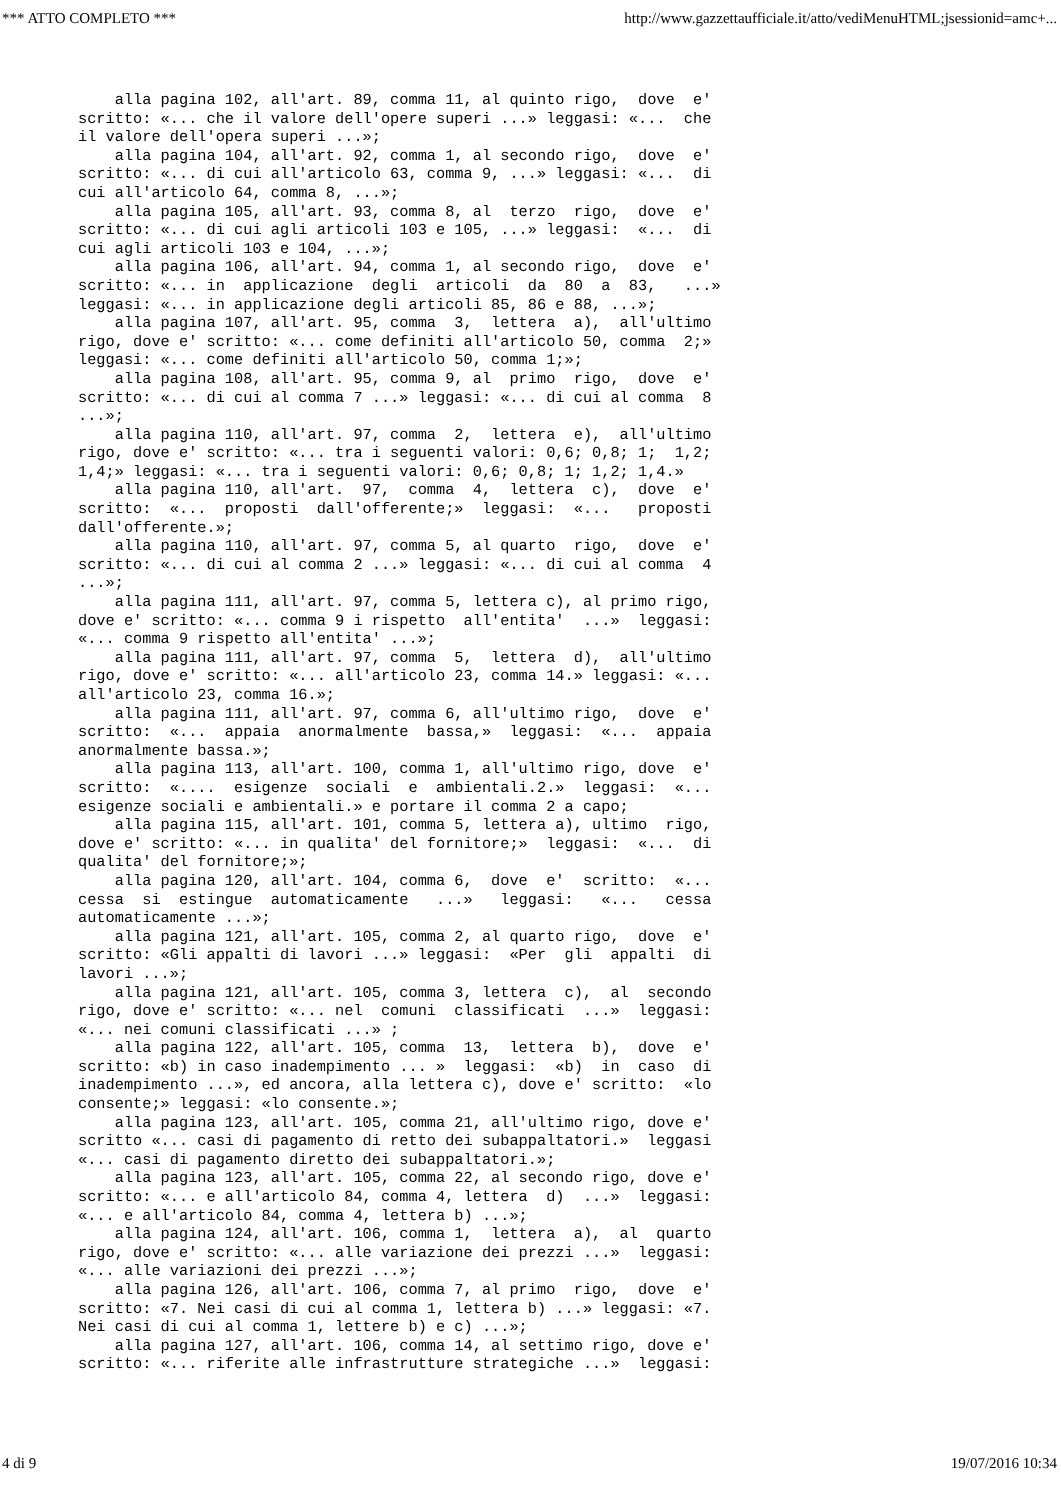*** ATTO COMPLETO *** http://www.gazzettaufficiale.it/atto/vediMenuHTML;jsessionid=amc+...
    alla pagina 102, all'art. 89, comma 11, al quinto rigo,  dove  e'
scritto: «... che il valore dell'opere superi ...» leggasi: «...  che
il valore dell'opera superi ...»;
    alla pagina 104, all'art. 92, comma 1, al secondo rigo,  dove  e'
scritto: «... di cui all'articolo 63, comma 9, ...» leggasi: «...  di
cui all'articolo 64, comma 8, ...»;
    alla pagina 105, all'art. 93, comma 8, al  terzo  rigo,  dove  e'
scritto: «... di cui agli articoli 103 e 105, ...» leggasi:  «...  di
cui agli articoli 103 e 104, ...»;
    alla pagina 106, all'art. 94, comma 1, al secondo rigo,  dove  e'
scritto: «... in  applicazione  degli  articoli  da  80  a  83,   ...»
leggasi: «... in applicazione degli articoli 85, 86 e 88, ...»;
    alla pagina 107, all'art. 95, comma  3,  lettera  a),  all'ultimo
rigo, dove e' scritto: «... come definiti all'articolo 50, comma  2;»
leggasi: «... come definiti all'articolo 50, comma 1;»;
    alla pagina 108, all'art. 95, comma 9, al  primo  rigo,  dove  e'
scritto: «... di cui al comma 7 ...» leggasi: «... di cui al comma  8
...»;
    alla pagina 110, all'art. 97, comma  2,  lettera  e),  all'ultimo
rigo, dove e' scritto: «... tra i seguenti valori: 0,6; 0,8; 1;  1,2;
1,4;» leggasi: «... tra i seguenti valori: 0,6; 0,8; 1; 1,2; 1,4.»
    alla pagina 110, all'art.  97,  comma  4,  lettera  c),  dove  e'
scritto:  «...  proposti  dall'offerente;»  leggasi:  «...   proposti
dall'offerente.»;
    alla pagina 110, all'art. 97, comma 5, al quarto  rigo,  dove  e'
scritto: «... di cui al comma 2 ...» leggasi: «... di cui al comma  4
...»;
    alla pagina 111, all'art. 97, comma 5, lettera c), al primo rigo,
dove e' scritto: «... comma 9 i rispetto  all'entita'  ...»  leggasi:
«... comma 9 rispetto all'entita' ...»;
    alla pagina 111, all'art. 97, comma  5,  lettera  d),  all'ultimo
rigo, dove e' scritto: «... all'articolo 23, comma 14.» leggasi: «...
all'articolo 23, comma 16.»;
    alla pagina 111, all'art. 97, comma 6, all'ultimo rigo,  dove  e'
scritto:  «...  appaia  anormalmente  bassa,»  leggasi:  «...  appaia
anormalmente bassa.»;
    alla pagina 113, all'art. 100, comma 1, all'ultimo rigo, dove  e'
scritto:  «....  esigenze  sociali  e  ambientali.2.»  leggasi:  «...
esigenze sociali e ambientali.» e portare il comma 2 a capo;
    alla pagina 115, all'art. 101, comma 5, lettera a), ultimo  rigo,
dove e' scritto: «... in qualita' del fornitore;»  leggasi:  «...  di
qualita' del fornitore;»;
    alla pagina 120, all'art. 104, comma 6,  dove  e'  scritto:  «...
cessa  si  estingue  automaticamente   ...»   leggasi:   «...   cessa
automaticamente ...»;
    alla pagina 121, all'art. 105, comma 2, al quarto rigo,  dove  e'
scritto: «Gli appalti di lavori ...» leggasi:  «Per  gli  appalti  di
lavori ...»;
    alla pagina 121, all'art. 105, comma 3, lettera  c),  al  secondo
rigo, dove e' scritto: «... nel  comuni  classificati  ...»  leggasi:
«... nei comuni classificati ...» ;
    alla pagina 122, all'art. 105, comma  13,  lettera  b),  dove  e'
scritto: «b) in caso inadempimento ... »  leggasi:  «b)  in  caso  di
inadempimento ...», ed ancora, alla lettera c), dove e' scritto:  «lo
consente;» leggasi: «lo consente.»;
    alla pagina 123, all'art. 105, comma 21, all'ultimo rigo, dove e'
scritto «... casi di pagamento di retto dei subappaltatori.»  leggasi
«... casi di pagamento diretto dei subappaltatori.»;
    alla pagina 123, all'art. 105, comma 22, al secondo rigo, dove e'
scritto: «... e all'articolo 84, comma 4, lettera  d)  ...»  leggasi:
«... e all'articolo 84, comma 4, lettera b) ...»;
    alla pagina 124, all'art. 106, comma 1,  lettera  a),  al  quarto
rigo, dove e' scritto: «... alle variazione dei prezzi ...»  leggasi:
«... alle variazioni dei prezzi ...»;
    alla pagina 126, all'art. 106, comma 7, al primo  rigo,  dove  e'
scritto: «7. Nei casi di cui al comma 1, lettera b) ...» leggasi: «7.
Nei casi di cui al comma 1, lettere b) e c) ...»;
    alla pagina 127, all'art. 106, comma 14, al settimo rigo, dove e'
scritto: «... riferite alle infrastrutture strategiche ...»  leggasi:
4 di 9 19/07/2016 10:34